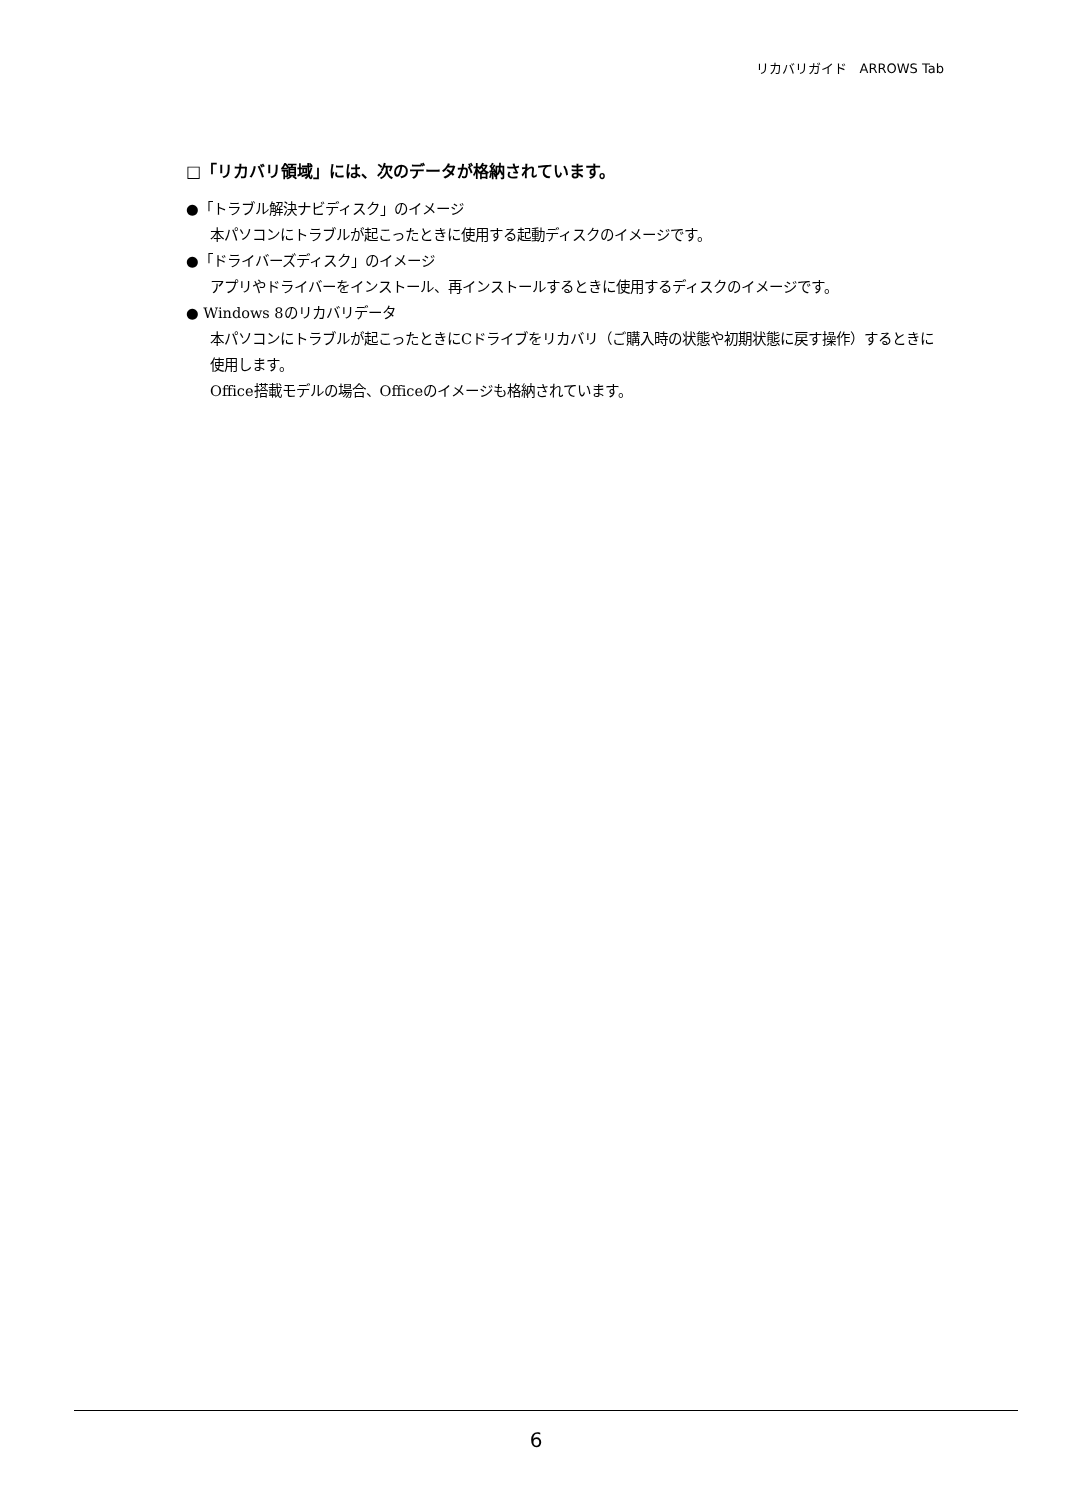リカバリガイド　ARROWS Tab
□「リカバリ領域」には、次のデータが格納されています。
●「トラブル解決ナビディスク」のイメージ
本パソコンにトラブルが起こったときに使用する起動ディスクのイメージです。
●「ドライバーズディスク」のイメージ
アプリやドライバーをインストール、再インストールするときに使用するディスクのイメージです。
● Windows 8のリカバリデータ
本パソコンにトラブルが起こったときにCドライブをリカバリ（ご購入時の状態や初期状態に戻す操作）するときに使用します。
Office搭載モデルの場合、Officeのイメージも格納されています。
6